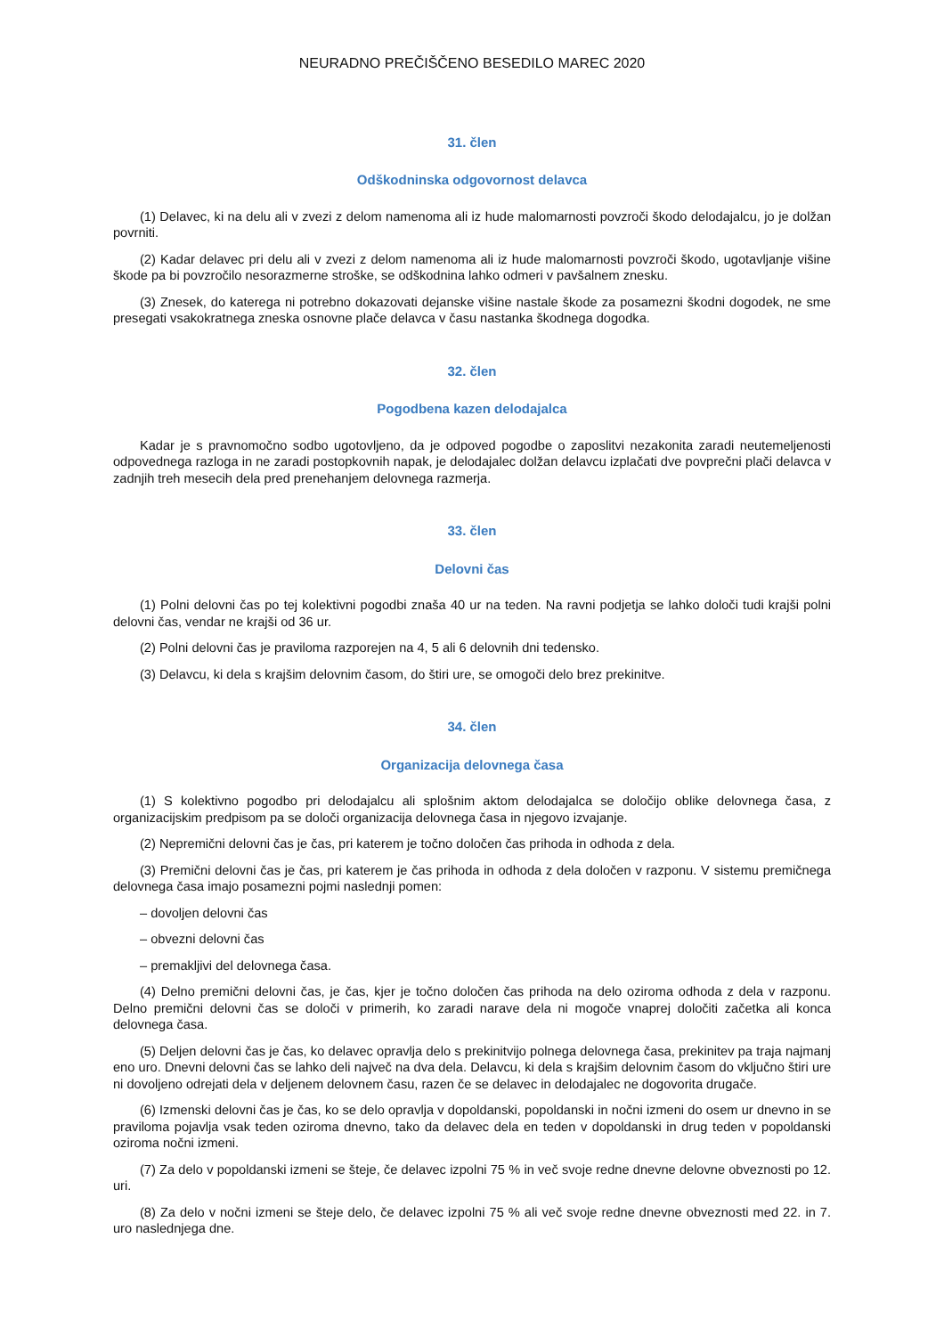NEURADNO PREČIŠČENO BESEDILO MAREC 2020
31. člen
Odškodninska odgovornost delavca
(1) Delavec, ki na delu ali v zvezi z delom namenoma ali iz hude malomarnosti povzroči škodo delodajalcu, jo je dolžan povrniti.
(2) Kadar delavec pri delu ali v zvezi z delom namenoma ali iz hude malomarnosti povzroči škodo, ugotavljanje višine škode pa bi povzročilo nesorazmerne stroške, se odškodnina lahko odmeri v pavšalnem znesku.
(3) Znesek, do katerega ni potrebno dokazovati dejanske višine nastale škode za posamezni škodni dogodek, ne sme presegati vsakokratnega zneska osnovne plače delavca v času nastanka škodnega dogodka.
32. člen
Pogodbena kazen delodajalca
Kadar je s pravnomočno sodbo ugotovljeno, da je odpoved pogodbe o zaposlitvi nezakonita zaradi neutemeljenosti odpovednega razloga in ne zaradi postopkovnih napak, je delodajalec dolžan delavcu izplačati dve povprečni plači delavca v zadnjih treh mesecih dela pred prenehanjem delovnega razmerja.
33. člen
Delovni čas
(1) Polni delovni čas po tej kolektivni pogodbi znaša 40 ur na teden. Na ravni podjetja se lahko določi tudi krajši polni delovni čas, vendar ne krajši od 36 ur.
(2) Polni delovni čas je praviloma razporejen na 4, 5 ali 6 delovnih dni tedensko.
(3) Delavcu, ki dela s krajšim delovnim časom, do štiri ure, se omogoči delo brez prekinitve.
34. člen
Organizacija delovnega časa
(1) S kolektivno pogodbo pri delodajalcu ali splošnim aktom delodajalca se določijo oblike delovnega časa, z organizacijskim predpisom pa se določi organizacija delovnega časa in njegovo izvajanje.
(2) Nepremični delovni čas je čas, pri katerem je točno določen čas prihoda in odhoda z dela.
(3) Premični delovni čas je čas, pri katerem je čas prihoda in odhoda z dela določen v razponu. V sistemu premičnega delovnega časa imajo posamezni pojmi naslednji pomen:
– dovoljen delovni čas
– obvezni delovni čas
– premakljivi del delovnega časa.
(4) Delno premični delovni čas, je čas, kjer je točno določen čas prihoda na delo oziroma odhoda z dela v razponu. Delno premični delovni čas se določi v primerih, ko zaradi narave dela ni mogoče vnaprej določiti začetka ali konca delovnega časa.
(5) Deljen delovni čas je čas, ko delavec opravlja delo s prekinitvijo polnega delovnega časa, prekinitev pa traja najmanj eno uro. Dnevni delovni čas se lahko deli največ na dva dela. Delavcu, ki dela s krajšim delovnim časom do vključno štiri ure ni dovoljeno odrejati dela v deljenem delovnem času, razen če se delavec in delodajalec ne dogovorita drugače.
(6) Izmenski delovni čas je čas, ko se delo opravlja v dopoldanski, popoldanski in nočni izmeni do osem ur dnevno in se praviloma pojavlja vsak teden oziroma dnevno, tako da delavec dela en teden v dopoldanski in drug teden v popoldanski oziroma nočni izmeni.
(7) Za delo v popoldanski izmeni se šteje, če delavec izpolni 75 % in več svoje redne dnevne delovne obveznosti po 12. uri.
(8) Za delo v nočni izmeni se šteje delo, če delavec izpolni 75 % ali več svoje redne dnevne obveznosti med 22. in 7. uro naslednjega dne.